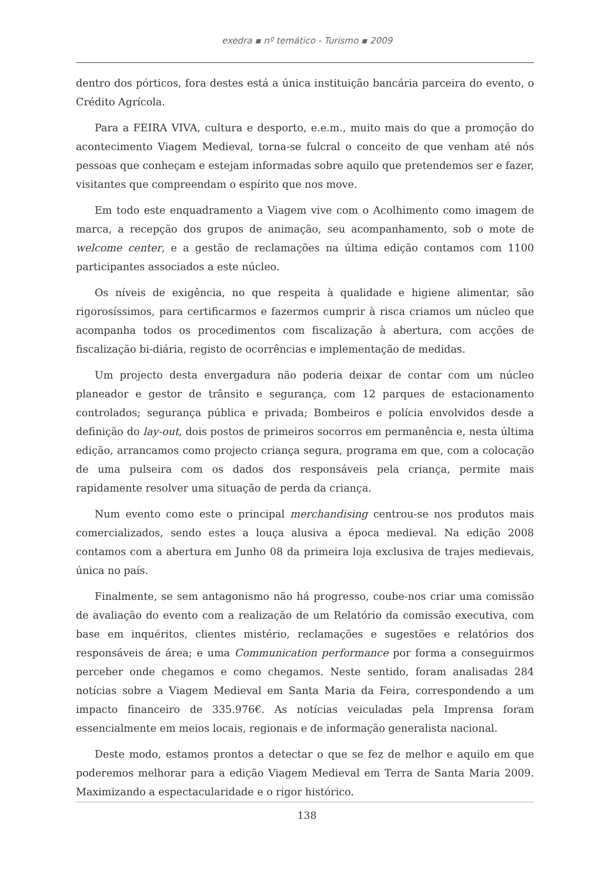exedra ▪ nº temático - Turismo ▪ 2009
dentro dos pórticos, fora destes está a única instituição bancária parceira do evento, o Crédito Agrícola.
Para a FEIRA VIVA, cultura e desporto, e.e.m., muito mais do que a promoção do acontecimento Viagem Medieval, torna-se fulcral o conceito de que venham até nós pessoas que conheçam e estejam informadas sobre aquilo que pretendemos ser e fazer, visitantes que compreendam o espírito que nos move.
Em todo este enquadramento a Viagem vive com o Acolhimento como imagem de marca, a recepção dos grupos de animação, seu acompanhamento, sob o mote de welcome center, e a gestão de reclamações na última edição contamos com 1100 participantes associados a este núcleo.
Os níveis de exigência, no que respeita à qualidade e higiene alimentar, são rigorosíssimos, para certificarmos e fazermos cumprir à risca criamos um núcleo que acompanha todos os procedimentos com fiscalização à abertura, com acções de fiscalização bi-diária, registo de ocorrências e implementação de medidas.
Um projecto desta envergadura não poderia deixar de contar com um núcleo planeador e gestor de trânsito e segurança, com 12 parques de estacionamento controlados; segurança pública e privada; Bombeiros e polícia envolvidos desde a definição do lay-out, dois postos de primeiros socorros em permanência e, nesta última edição, arrancamos como projecto criança segura, programa em que, com a colocação de uma pulseira com os dados dos responsáveis pela criança, permite mais rapidamente resolver uma situação de perda da criança.
Num evento como este o principal merchandising centrou-se nos produtos mais comercializados, sendo estes a louça alusiva a época medieval. Na edição 2008 contamos com a abertura em Junho 08 da primeira loja exclusiva de trajes medievais, única no país.
Finalmente, se sem antagonismo não há progresso, coube-nos criar uma comissão de avaliação do evento com a realização de um Relatório da comissão executiva, com base em inquéritos, clientes mistério, reclamações e sugestões e relatórios dos responsáveis de área; e uma Communication performance por forma a conseguirmos perceber onde chegamos e como chegamos. Neste sentido, foram analisadas 284 notícias sobre a Viagem Medieval em Santa Maria da Feira, correspondendo a um impacto financeiro de 335.976€. As notícias veiculadas pela Imprensa foram essencialmente em meios locais, regionais e de informação generalista nacional.
Deste modo, estamos prontos a detectar o que se fez de melhor e aquilo em que poderemos melhorar para a edição Viagem Medieval em Terra de Santa Maria 2009. Maximizando a espectacularidade e o rigor histórico.
138